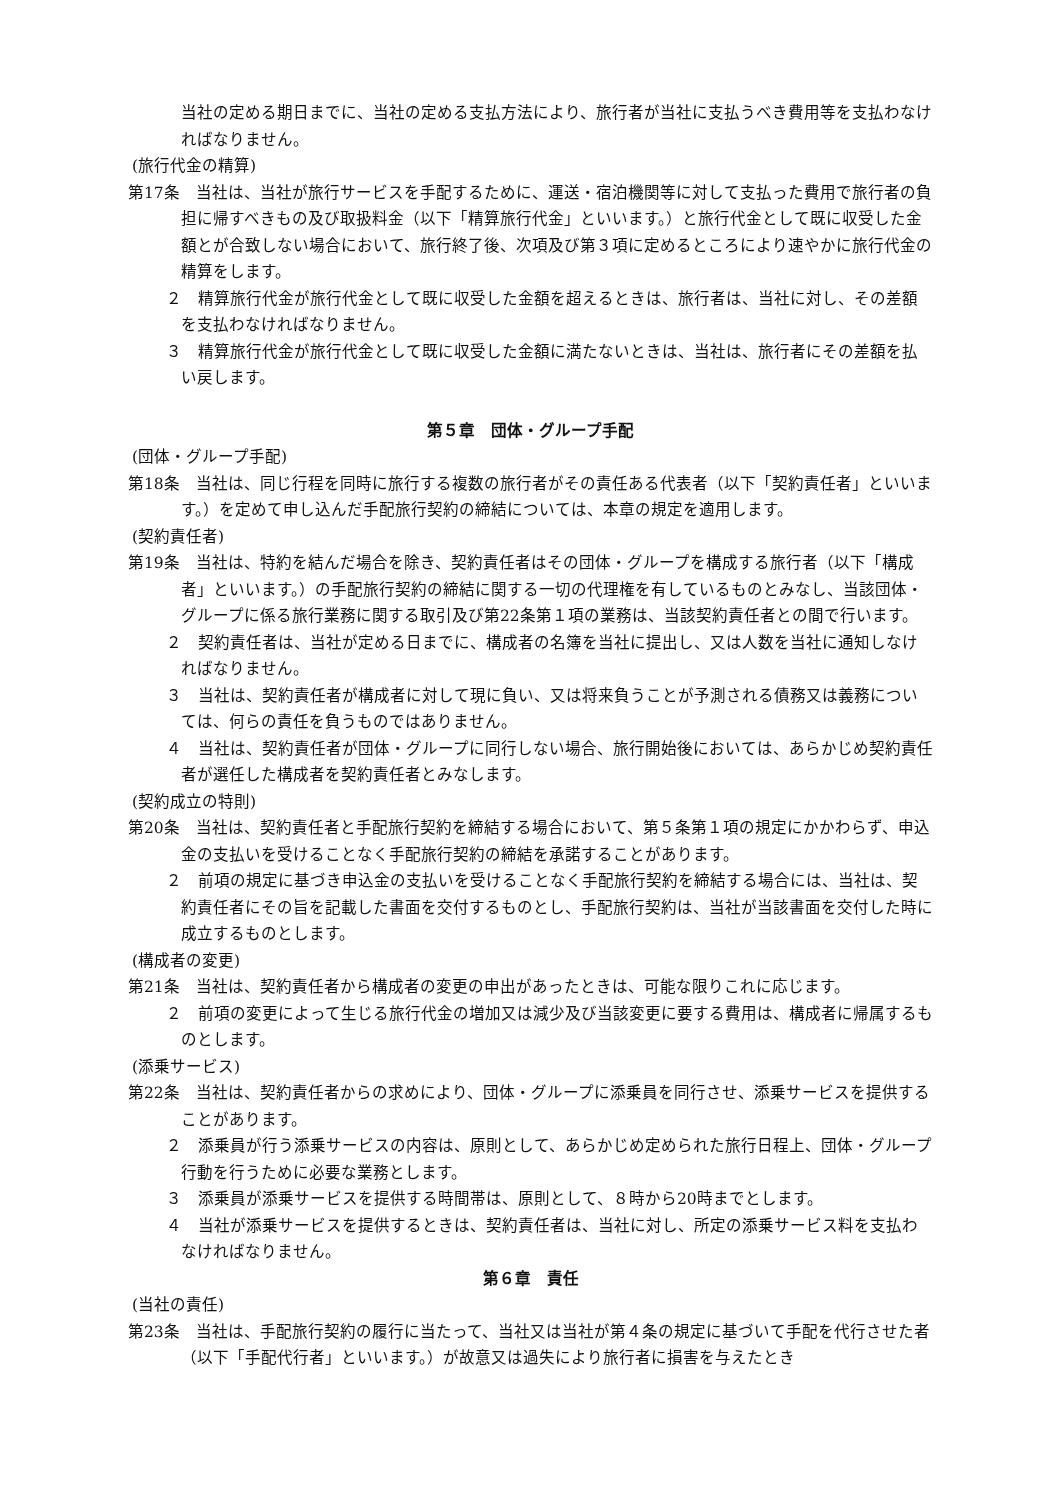当社の定める期日までに、当社の定める支払方法により、旅行者が当社に支払うべき費用等を支払わなければなりません。
(旅行代金の精算)
第17条　当社は、当社が旅行サービスを手配するために、運送・宿泊機関等に対して支払った費用で旅行者の負担に帰すべきもの及び取扱料金（以下「精算旅行代金」といいます。）と旅行代金として既に収受した金額とが合致しない場合において、旅行終了後、次項及び第３項に定めるところにより速やかに旅行代金の精算をします。
２　精算旅行代金が旅行代金として既に収受した金額を超えるときは、旅行者は、当社に対し、その差額を支払わなければなりません。
３　精算旅行代金が旅行代金として既に収受した金額に満たないときは、当社は、旅行者にその差額を払い戻します。
第５章　団体・グループ手配
(団体・グループ手配)
第18条　当社は、同じ行程を同時に旅行する複数の旅行者がその責任ある代表者（以下「契約責任者」といいます。）を定めて申し込んだ手配旅行契約の締結については、本章の規定を適用します。
(契約責任者)
第19条　当社は、特約を結んだ場合を除き、契約責任者はその団体・グループを構成する旅行者（以下「構成者」といいます。）の手配旅行契約の締結に関する一切の代理権を有しているものとみなし、当該団体・グループに係る旅行業務に関する取引及び第22条第１項の業務は、当該契約責任者との間で行います。
２　契約責任者は、当社が定める日までに、構成者の名簿を当社に提出し、又は人数を当社に通知しなければなりません。
３　当社は、契約責任者が構成者に対して現に負い、又は将来負うことが予測される債務又は義務については、何らの責任を負うものではありません。
４　当社は、契約責任者が団体・グループに同行しない場合、旅行開始後においては、あらかじめ契約責任者が選任した構成者を契約責任者とみなします。
(契約成立の特則)
第20条　当社は、契約責任者と手配旅行契約を締結する場合において、第５条第１項の規定にかかわらず、申込金の支払いを受けることなく手配旅行契約の締結を承諾することがあります。
２　前項の規定に基づき申込金の支払いを受けることなく手配旅行契約を締結する場合には、当社は、契約責任者にその旨を記載した書面を交付するものとし、手配旅行契約は、当社が当該書面を交付した時に成立するものとします。
(構成者の変更)
第21条　当社は、契約責任者から構成者の変更の申出があったときは、可能な限りこれに応じます。
２　前項の変更によって生じる旅行代金の増加又は減少及び当該変更に要する費用は、構成者に帰属するものとします。
(添乗サービス)
第22条　当社は、契約責任者からの求めにより、団体・グループに添乗員を同行させ、添乗サービスを提供することがあります。
２　添乗員が行う添乗サービスの内容は、原則として、あらかじめ定められた旅行日程上、団体・グループ行動を行うために必要な業務とします。
３　添乗員が添乗サービスを提供する時間帯は、原則として、８時から20時までとします。
４　当社が添乗サービスを提供するときは、契約責任者は、当社に対し、所定の添乗サービス料を支払わなければなりません。
第６章　責任
(当社の責任)
第23条　当社は、手配旅行契約の履行に当たって、当社又は当社が第４条の規定に基づいて手配を代行させた者（以下「手配代行者」といいます。）が故意又は過失により旅行者に損害を与えたとき